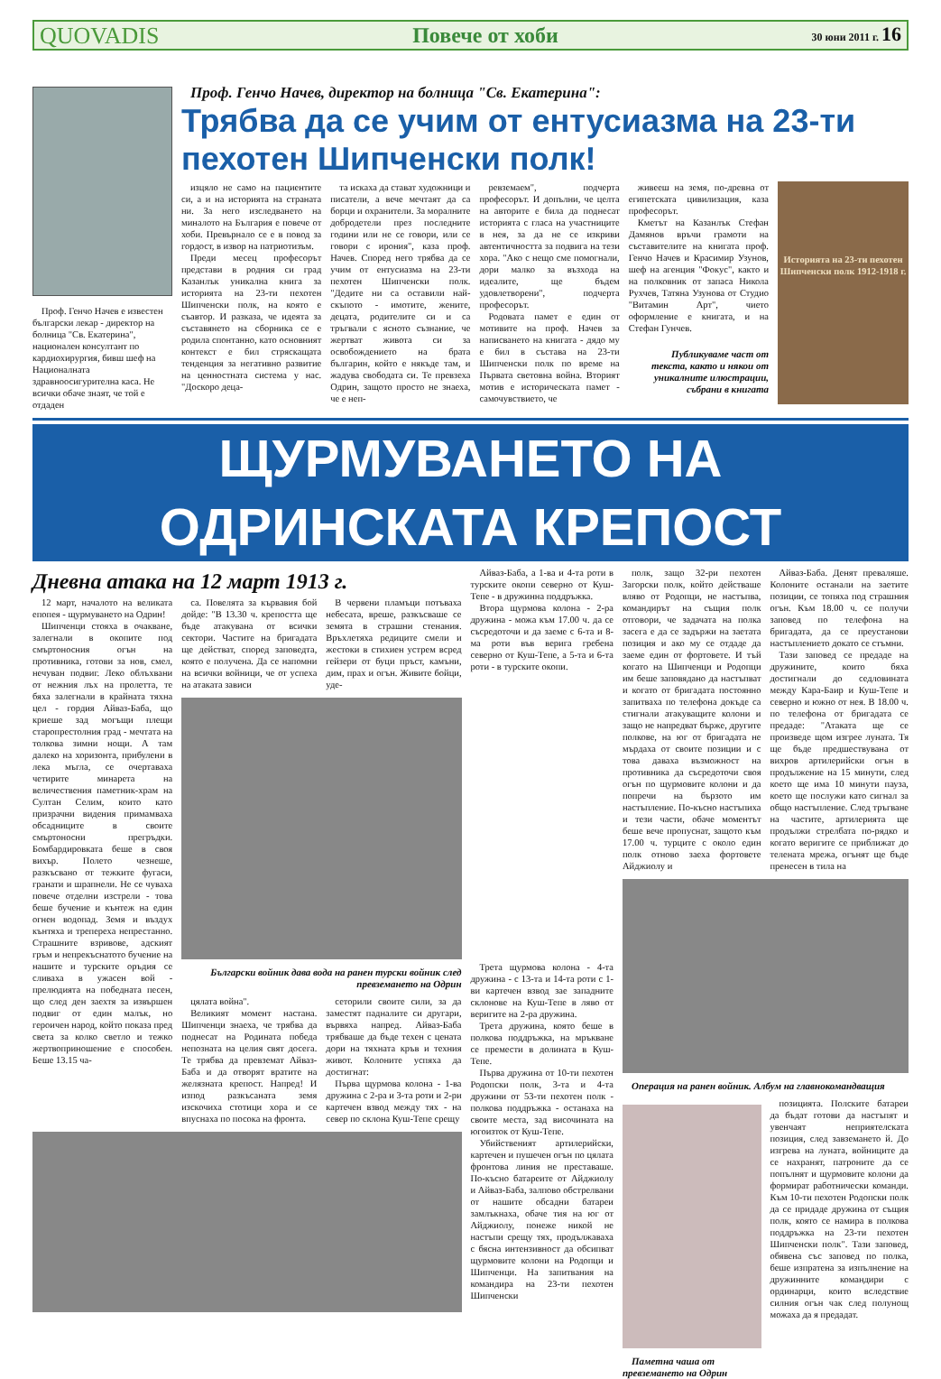QUOVADIS Повече от хоби 30 юни 2011 г. 16
Проф. Генчо Начев е известен български лекар - директор на болница "Св. Екатерина", национален консултант по кардиохирургия, бивш шеф на Националната здравноосигурителна каса. Не всички обаче знаят, че той е отдаден
Проф. Генчо Начев, директор на болница "Св. Екатерина":
Трябва да се учим от ентусиазма на 23-ти пехотен Шипченски полк!
изцяло не само на пациентите си, а и на историята на страната ни. За него изследването на миналото на България е повече от хоби. Превърнало се е в повод за гордост, в извор на патриотизъм.
Преди месец професорът представи в родния си град Казанлък уникална книга за историята на 23-ти пехотен Шипченски полк, на която е съавтор. И разказа, че идеята за съставянето на сборника се е родила спонтанно, като основният контекст е бил стряскащата тенденция за негативно развитие на ценностната система у нас. "Доскоро деца-
та искаха да стават художници и писатели, а вече мечтаят да са борци и охранители. За моралните добродетели през последните години или не се говори, или се говори с ирония", каза проф. Начев. Според него трябва да се учим от ентусиазма на 23-ти пехотен Шипченски полк. "Дедите ни са оставили най-скъпото - имотите, жените, децата, родителите си и са тръгвали с ясното съзнание, че жертват живота си за освобождението на брата българин, който е някъде там, и жадува свободата си. Те превзеха Одрин, защото просто не знаеха, че е неп-
ревземаем", подчерта професорът. И допълни, че целта на авторите е била да поднесат историята с гласа на участниците в нея, за да не се изкриви автентичността за подвига на тези хора. "Ако с нещо сме помогнали, дори малко за възхода на идеалите, ще бъдем удовлетворени", подчерта професорът.
Родовата памет е един от мотивите на проф. Начев за написването на книгата - дядо му е бил в състава на 23-ти Шипченски полк по време на Първата световна война. Вторият мотив е историческата памет - самочувствието, че
живееш на земя, по-древна от египетската цивилизация, каза професорът.
Кметът на Казанлък Стефан Дамянов връчи грамоти на съставителите на книгата проф. Генчо Начев и Красимир Узунов, шеф на агенция "Фокус", както и на полковник от запаса Никола Рухчев, Татяна Узунова от Студио "Витамин Арт", чието оформление е книгата, и на Стефан Гунчев.
Публикуваме част от текста, както и някои от уникалните илюстрации, събрани в книгата
Историята на 23-ти пехотен Шипченски полк 1912-1918 г.
ЩУРМУВАНЕТО НА ОДРИНСКАТА КРЕПОСТ
Дневна атака на 12 март 1913 г.
12 март, началото на великата епопея - щурмуването на Одрин!
Шипченци стояха в очакване, залегнали в окопите под смъртоносния огън на противника, готови за нов, смел, нечуван подвиг. Леко облъхвани от нежния лъх на пролетта, те бяха залегнали в крайната тяхна цел - гордия Айваз-Баба, що криеше зад могъщи плещи старопрестолния град - мечтата на толкова зимни нощи. А там далеко на хоризонта, прибулени в лека мъгла, се очертаваха четирите минарета на величествения паметник-храм на Султан Селим, които като призрачни видения примамваха обсадниците в своите смъртоносни прегръдки. Бомбардировката беше в своя вихър. Полето чезнеше, разкъсвано от тежките фугаси, гранати и шрапнели. Не се чуваха повече отделни изстрели - това беше бучение и кънтеж на един огнен водопад. Земя и въздух кънтяха и трепереха непрестанно. Страшните взривове, адският гръм и непрекъснатото бучение на нашите и турските оръдия се сливаха в ужасен вой - прелюдията на победната песен, що след ден заехтя за извършен подвиг от един малък, но героичен народ, който показа пред света за колко светло и тежко жертвоприношение е способен. Беше 13.15 ча-
са. Повелята за кървавия бой дойде: "В 13.30 ч. крепостта ще бъде атакувана от всички сектори. Частите на бригадата ще действат, според заповедта, която е получена. Да се напомни на всички войници, че от успеха на атаката зависи
В червени пламъци потъваха небесата, вреше, разкъсваше се земята в страшни стенания. Връхлетяха редиците смели и жестоки в стихиен устрем всред гейзери от буци пръст, камъни, дим, прах и огън. Живите бойци, уде-
Български войник дава вода на ранен турски войник след превземането на Одрин
цялата война".
Великият момент настана. Шипченци знаеха, че трябва да поднесат на Родината победа непозната на целия свят досега. Те трябва да превземат Айваз-Баба и да отворят вратите на желязната крепост. Напред! И изпод разкъсаната земя изскочиха стотици хора и се впуснаха по посока на фронта.
сеторили своите сили, за да заместят падналите си другари, вървяха напред. Айваз-Баба трябваше да бъде техен с цената дори на тяхната кръв и техния живот. Колоните успяха да достигнат:
Първа щурмова колона - 1-ва дружина с 2-ра и 3-та роти и 2-ри картечен взвод между тях - на север по склона Куш-Тепе срещу
Айваз-Баба, а 1-ва и 4-та роти в турските окопи северно от Куш-Тепе - в дружинна поддръжка.
Втора щурмова колона - 2-ра дружина - можа към 17.00 ч. да се съсредоточи и да заеме с 6-та и 8-ма роти във верига гребена северно от Куш-Тепе, а 5-та и 6-та роти - в турските окопи.
Трета щурмова колона - 4-та дружина - с 13-та и 14-та роти с 1-ви картечен взвод зае западните склонове на Куш-Тепе в ляво от веригите на 2-ра дружина.
Трета дружина, която беше в полкова поддръжка, на мръкване се премести в долината в Куш-Тепе.
Първа дружина от 10-ти пехотен Родопски полк, 3-та и 4-та дружини от 53-ти пехотен полк - полкова поддръжка - останаха на своите места, зад височината на югоизток от Куш-Тепе.
Убийственият артилерийски, картечен и пушечен огън по цялата фронтова линия не преставаше. По-късно батареите от Айджиолу и Айваз-Баба, залпово обстрелвани от нашите обсадни батареи замлъкнаха, обаче тия на юг от Айджиолу, понеже никой не настъпи срещу тях, продължаваха с бясна интензивност да обсипват щурмовите колони на Родопци и Шипченци. На запитвания на командира на 23-ти пехотен Шипченски
полк, защо 32-ри пехотен Загорски полк, който действаше вляво от Родопци, не настъпва, командирът на същия полк отговори, че задачата на полка засега е да се задържи на заетата позиция и ако му се отдаде да заеме един от фортовете. И тъй когато на Шипченци и Родопци им беше заповядано да настъпват и когато от бригадата постоянно запитваха по телефона докъде са стигнали атакуващите колони и защо не напредват бърже, другите полкове, на юг от бригадата не мърдаха от своите позиции и с това даваха възможност на противника да съсредоточи своя огън по щурмовите колони и да попречи на бързото им настъпление. По-късно настъпиха и тези части, обаче моментът беше вече пропуснат, защото към 17.00 ч. турците с около един полк отново заеха фортовете Айджиолу и
Айваз-Баба. Денят преваляше. Колоните останали на заетите позиции, се топяха под страшния огън. Към 18.00 ч. се получи заповед по телефона на бригадата, да се преустанови настъплението докато се стъмни.
Тази заповед се предаде на дружините, които бяха достигнали до седловината между Кара-Баир и Куш-Тепе и северно и южно от нея. В 18.00 ч. по телефона от бригадата се предаде: "Атаката ще се произведе щом изгрее луната. Тя ще бъде предшествувана от вихров артилерийски огън в продължение на 15 минути, след което ще има 10 минути пауза, което ще послужи като сигнал за общо настъпление. След тръгване на частите, артилерията ще продължи стрелбата по-рядко и когато веригите се приближат до телената мрежа, огънят ще бъде пренесен в тила на
Операция на ранен войник. Албум на главнокомандващия
Паметна чаша от превземането на Одрин
позицията. Полските батареи да бъдат готови да настъпят и увенчаят неприятелската позиция, след завземането й. До изгрева на луната, войниците да се нахранят, патроните да се попълнят и щурмовите колони да формират работнически команди. Към 10-ти пехотен Родопски полк да се придаде дружина от същия полк, която се намира в полкова поддръжка на 23-ти пехотен Шипченски полк". Тази заповед, обявена със заповед по полка, беше изпратена за изпълнение на дружинните командири с ординарци, които вследствие силния огън чак след полунощ можаха да я предадат.